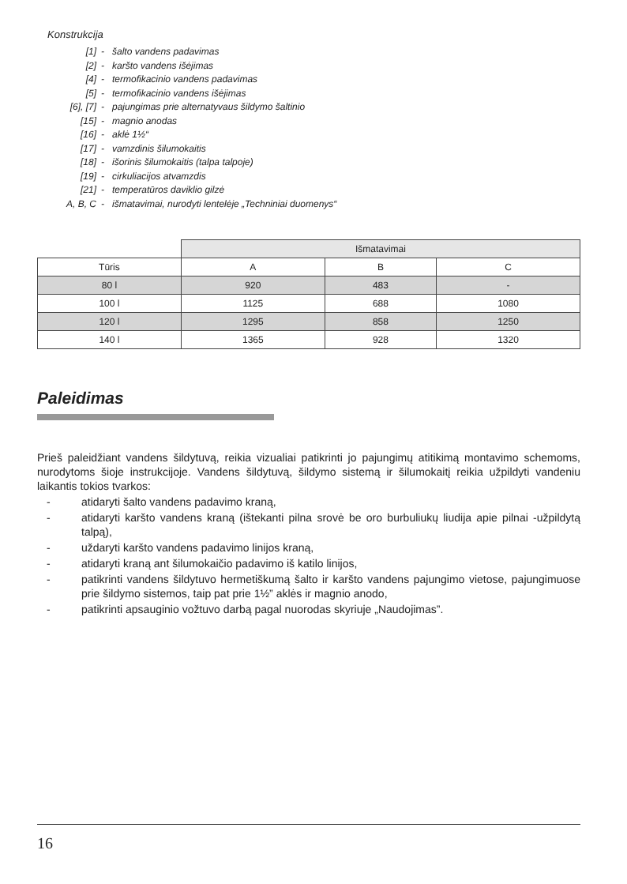Konstrukcija
[1] - šalto vandens padavimas
[2] - karšto vandens išėjimas
[4] - termofikacinio vandens padavimas
[5] - termofikacinio vandens išėjimas
[6], [7] - pajungimas prie alternatyvaus šildymo šaltinio
[15] - magnio anodas
[16] - aklė 1½“
[17] - vamzdinis šilumokaitis
[18] - išorinis šilumokaitis (talpa talpoje)
[19] - cirkuliacijos atvamzdis
[21] - temperatūros daviklio gilzė
A, B, C - išmatavimai, nurodyti lentelėje „Techniniai duomenys“
| | Išmatavimai | | |
| Tūris | A | B | C |
| 80 l | 920 | 483 | - |
| 100 l | 1125 | 688 | 1080 |
| 120 l | 1295 | 858 | 1250 |
| 140 l | 1365 | 928 | 1320 |
Paleidimas
Prieš paleidžiant vandens šildytuvą, reikia vizualiai patikrinti jo pajungimų atitikimą montavimo schemoms, nurodytoms šioje instrukcijoje. Vandens šildytuvą, šildymo sistemą ir šilumokaitį reikia užpildyti vandeniu laikantis tokios tvarkos:
- atidaryti šalto vandens padavimo kraną,
- atidaryti karšto vandens kraną (ištekanti pilna srovė be oro burbuliukų liudija apie pilnai -užpildytą talpą),
- uždaryti karšto vandens padavimo linijos kraną,
- atidaryti kraną ant šilumokaičio padavimo iš katilo linijos,
- patikrinti vandens šildytuvo hermetiškumą šalto ir karšto vandens pajungimo vietose, pajungimuose prie šildymo sistemos, taip pat prie 1½” aklės ir magnio anodo,
- patikrinti apsauginio vožtuvo darbą pagal nuorodas skyriuje „Naudojimas”.
16